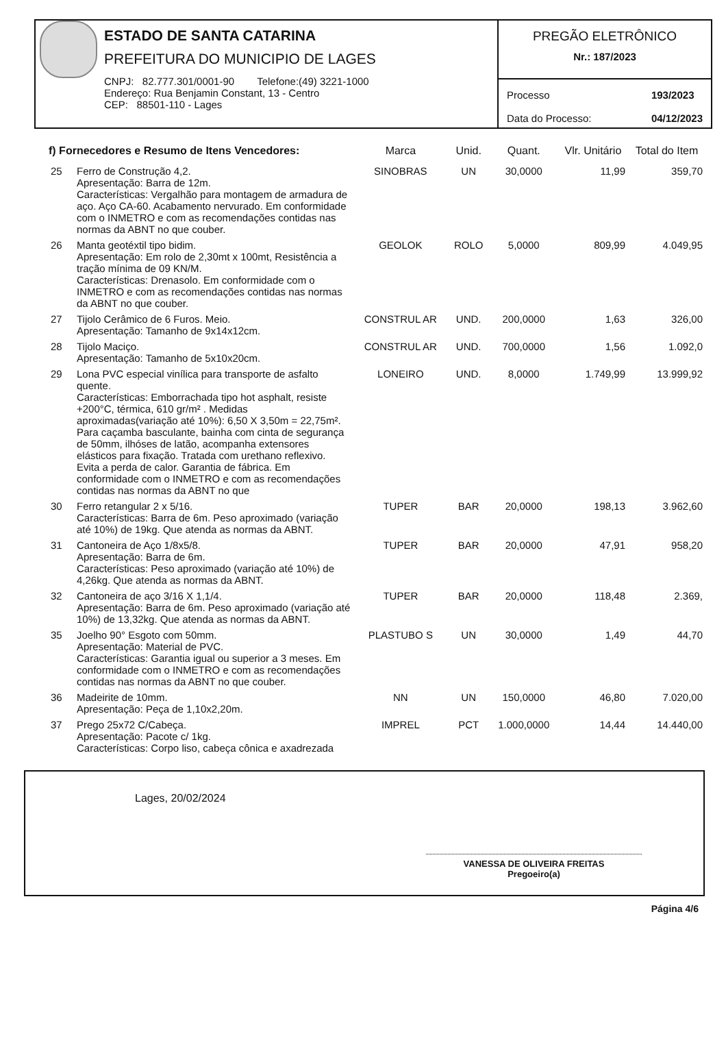ESTADO DE SANTA CATARINA
PREFEITURA DO MUNICIPIO DE LAGES
CNPJ: 82.777.301/0001-90 Telefone:(49) 3221-1000
Endereço: Rua Benjamin Constant, 13 - Centro
CEP: 88501-110 - Lages
PREGÃO ELETRÔNICO
Nr.: 187/2023
Processo
Data do Processo: 193/2023
04/12/2023
| f) Fornecedores e Resumo de Itens Vencedores: | | Marca | Unid. | Quant. | Vlr. Unitário | Total do Item |
| --- | --- | --- | --- | --- | --- | --- |
| 25 | Ferro de Construção 4,2. Apresentação: Barra de 12m. Características: Vergalhão para montagem de armadura de aço. Aço CA-60. Acabamento nervurado. Em conformidade com o INMETRO e com as recomendações contidas nas normas da ABNT no que couber. | SINOBRAS | UN | 30,0000 | 11,99 | 359,70 |
| 26 | Manta geotéxtil tipo bidim. Apresentação: Em rolo de 2,30mt x 100mt, Resistência a tração mínima de 09 KN/M. Características: Drenasolo. Em conformidade com o INMETRO e com as recomendações contidas nas normas da ABNT no que couber. | GEOLOK | ROLO | 5,0000 | 809,99 | 4.049,95 |
| 27 | Tijolo Cerâmico de 6 Furos. Meio. Apresentação: Tamanho de 9x14x12cm. | CONSTRUL AR | UND. | 200,0000 | 1,63 | 326,00 |
| 28 | Tijolo Maciço. Apresentação: Tamanho de 5x10x20cm. | CONSTRUL AR | UND. | 700,0000 | 1,56 | 1.092,0 |
| 29 | Lona PVC especial vinílica para transporte de asfalto quente. Características: Emborrachada tipo hot asphalt, resiste +200°C, térmica, 610 gr/m² . Medidas aproximadas(variação até 10%): 6,50 X 3,50m = 22,75m². Para caçamba basculante, bainha com cinta de segurança de 50mm, ilhóses de latão, acompanha extensores elásticos para fixação. Tratada com urethano reflexivo. Evita a perda de calor. Garantia de fábrica. Em conformidade com o INMETRO e com as recomendações contidas nas normas da ABNT no que | LONEIRO | UND. | 8,0000 | 1.749,99 | 13.999,92 |
| 30 | Ferro retangular 2 x 5/16. Características: Barra de 6m. Peso aproximado (variação até 10%) de 19kg. Que atenda as normas da ABNT. | TUPER | BAR | 20,0000 | 198,13 | 3.962,60 |
| 31 | Cantoneira de Aço 1/8x5/8. Apresentação: Barra de 6m. Características: Peso aproximado (variação até 10%) de 4,26kg. Que atenda as normas da ABNT. | TUPER | BAR | 20,0000 | 47,91 | 958,20 |
| 32 | Cantoneira de aço 3/16 X 1,1/4. Apresentação: Barra de 6m. Peso aproximado (variação até 10%) de 13,32kg. Que atenda as normas da ABNT. | TUPER | BAR | 20,0000 | 118,48 | 2.369, |
| 35 | Joelho 90° Esgoto com 50mm. Apresentação: Material de PVC. Características: Garantia igual ou superior a 3 meses. Em conformidade com o INMETRO e com as recomendações contidas nas normas da ABNT no que couber. | PLASTUBO S | UN | 30,0000 | 1,49 | 44,70 |
| 36 | Madeirite de 10mm. Apresentação: Peça de 1,10x2,20m. | NN | UN | 150,0000 | 46,80 | 7.020,00 |
| 37 | Prego 25x72 C/Cabeça. Apresentação: Pacote c/ 1kg. Características: Corpo liso, cabeça cônica e axadrezada | IMPREL | PCT | 1.000,0000 | 14,44 | 14.440,00 |
Lages, 20/02/2024
VANESSA DE OLIVEIRA FREITAS
Pregoeiro(a)
Página 4/6